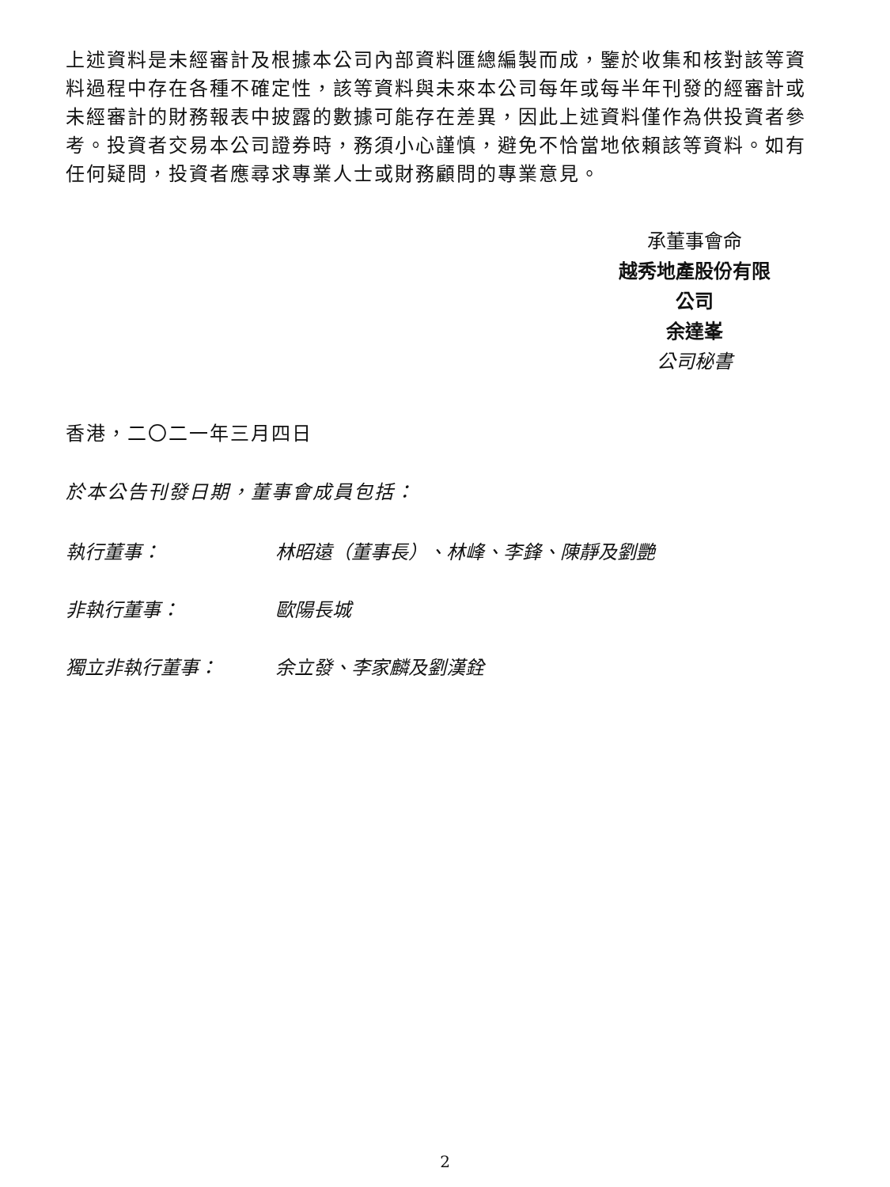上述資料是未經審計及根據本公司內部資料匯總編製而成，鑒於收集和核對該等資料過程中存在各種不確定性，該等資料與未來本公司每年或每半年刊發的經審計或未經審計的財務報表中披露的數據可能存在差異，因此上述資料僅作為供投資者參考。投資者交易本公司證券時，務須小心謹慎，避免不恰當地依賴該等資料。如有任何疑問，投資者應尋求專業人士或財務顧問的專業意見。
承董事會命
越秀地產股份有限公司
余達峯
公司秘書
香港，二〇二一年三月四日
於本公告刊發日期，董事會成員包括：
執行董事： 林昭遠（董事長）、林峰、李鋒、陳靜及劉艷
非執行董事： 歐陽長城
獨立非執行董事： 余立發、李家麟及劉漢銓
2